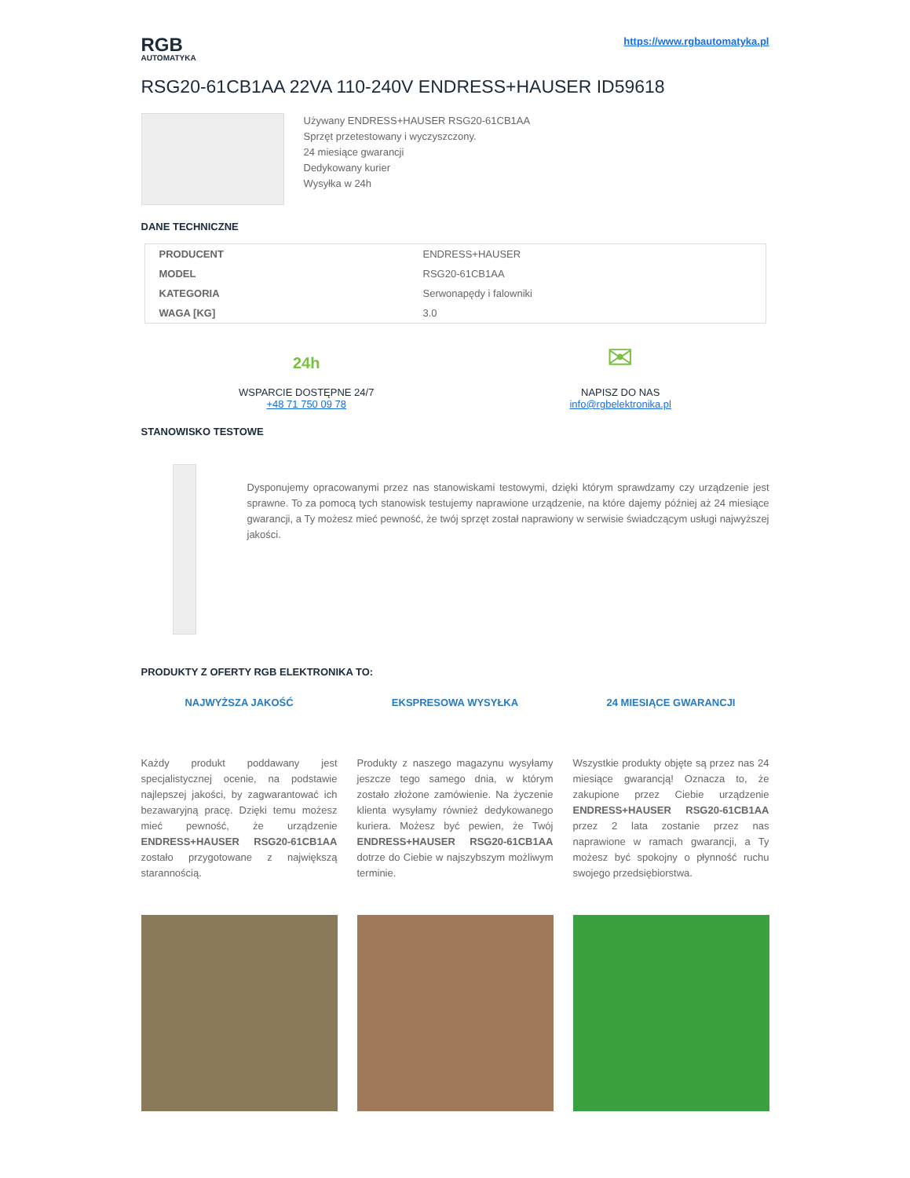RGB
AUTOMATYKA
https://www.rgbautomatyka.pl
RSG20-61CB1AA 22VA 110-240V ENDRESS+HAUSER ID59618
Używany ENDRESS+HAUSER RSG20-61CB1AA
Sprzęt przetestowany i wyczyszczony.
24 miesiące gwarancji
Dedykowany kurier
Wysyłka w 24h
DANE TECHNICZNE
| PRODUCENT | ENDRESS+HAUSER |
| MODEL | RSG20-61CB1AA |
| KATEGORIA | Serwonapędy i falowniki |
| WAGA [KG] | 3.0 |
24h
WSPARCIE DOSTĘPNE 24/7
+48 71 750 09 78
✉
NAPISZ DO NAS
info@rgbelektronika.pl
STANOWISKO TESTOWE
Dysponujemy opracowanymi przez nas stanowiskami testowymi, dzięki którym sprawdzamy czy urządzenie jest sprawne. To za pomocą tych stanowisk testujemy naprawione urządzenie, na które dajemy później aż 24 miesiące gwarancji, a Ty możesz mieć pewność, że twój sprzęt został naprawiony w serwisie świadczącym usługi najwyższej jakości.
PRODUKTY Z OFERTY RGB ELEKTRONIKA TO:
NAJWYŻSZA JAKOŚĆ
Każdy produkt poddawany jest specjalistycznej ocenie, na podstawie najlepszej jakości, by zagwarantować ich bezawaryjną pracę. Dzięki temu możesz mieć pewność, że urządzenie ENDRESS+HAUSER RSG20-61CB1AA zostało przygotowane z największą starannością.
EKSPRESOWA WYSYŁKA
Produkty z naszego magazynu wysyłamy jeszcze tego samego dnia, w którym zostało złożone zamówienie. Na życzenie klienta wysyłamy również dedykowanego kuriera. Możesz być pewien, że Twój ENDRESS+HAUSER RSG20-61CB1AA dotrze do Ciebie w najszybszym możliwym terminie.
24 MIESIĄCE GWARANCJI
Wszystkie produkty objęte są przez nas 24 miesiące gwarancją! Oznacza to, że zakupione przez Ciebie urządzenie ENDRESS+HAUSER RSG20-61CB1AA przez 2 lata zostanie przez nas naprawione w ramach gwarancji, a Ty możesz być spokojny o płynność ruchu swojego przedsiębiorstwa.